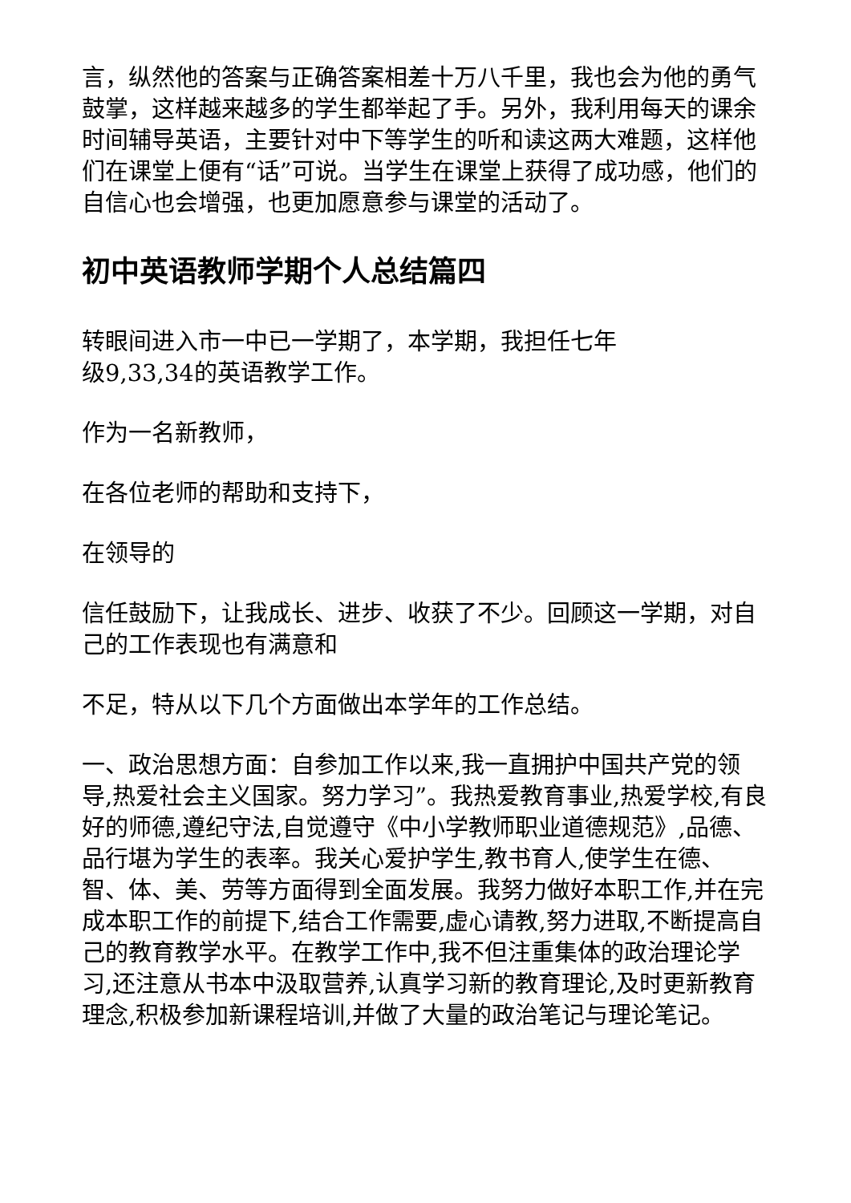言，纵然他的答案与正确答案相差十万八千里，我也会为他的勇气鼓掌，这样越来越多的学生都举起了手。另外，我利用每天的课余时间辅导英语，主要针对中下等学生的听和读这两大难题，这样他们在课堂上便有“话”可说。当学生在课堂上获得了成功感，他们的自信心也会增强，也更加愿意参与课堂的活动了。
初中英语教师学期个人总结篇四
转眼间进入市一中已一学期了，本学期，我担任七年
级9,33,34的英语教学工作。
作为一名新教师，
在各位老师的帮助和支持下，
在领导的
信任鼓励下，让我成长、进步、收获了不少。回顾这一学期，对自己的工作表现也有满意和
不足，特从以下几个方面做出本学年的工作总结。
一、政治思想方面：自参加工作以来,我一直拥护中国共产党的领导,热爱社会主义国家。努力学习”。我热爱教育事业,热爱学校,有良好的师德,遵纪守法,自觉遵守《中小学教师职业道德规范》,品德、品行堪为学生的表率。我关心爱护学生,教书育人,使学生在德、智、体、美、劳等方面得到全面发展。我努力做好本职工作,并在完成本职工作的前提下,结合工作需要,虚心请教,努力进取,不断提高自己的教育教学水平。在教学工作中,我不但注重集体的政治理论学习,还注意从书本中汲取营养,认真学习新的教育理论,及时更新教育理念,积极参加新课程培训,并做了大量的政治笔记与理论笔记。